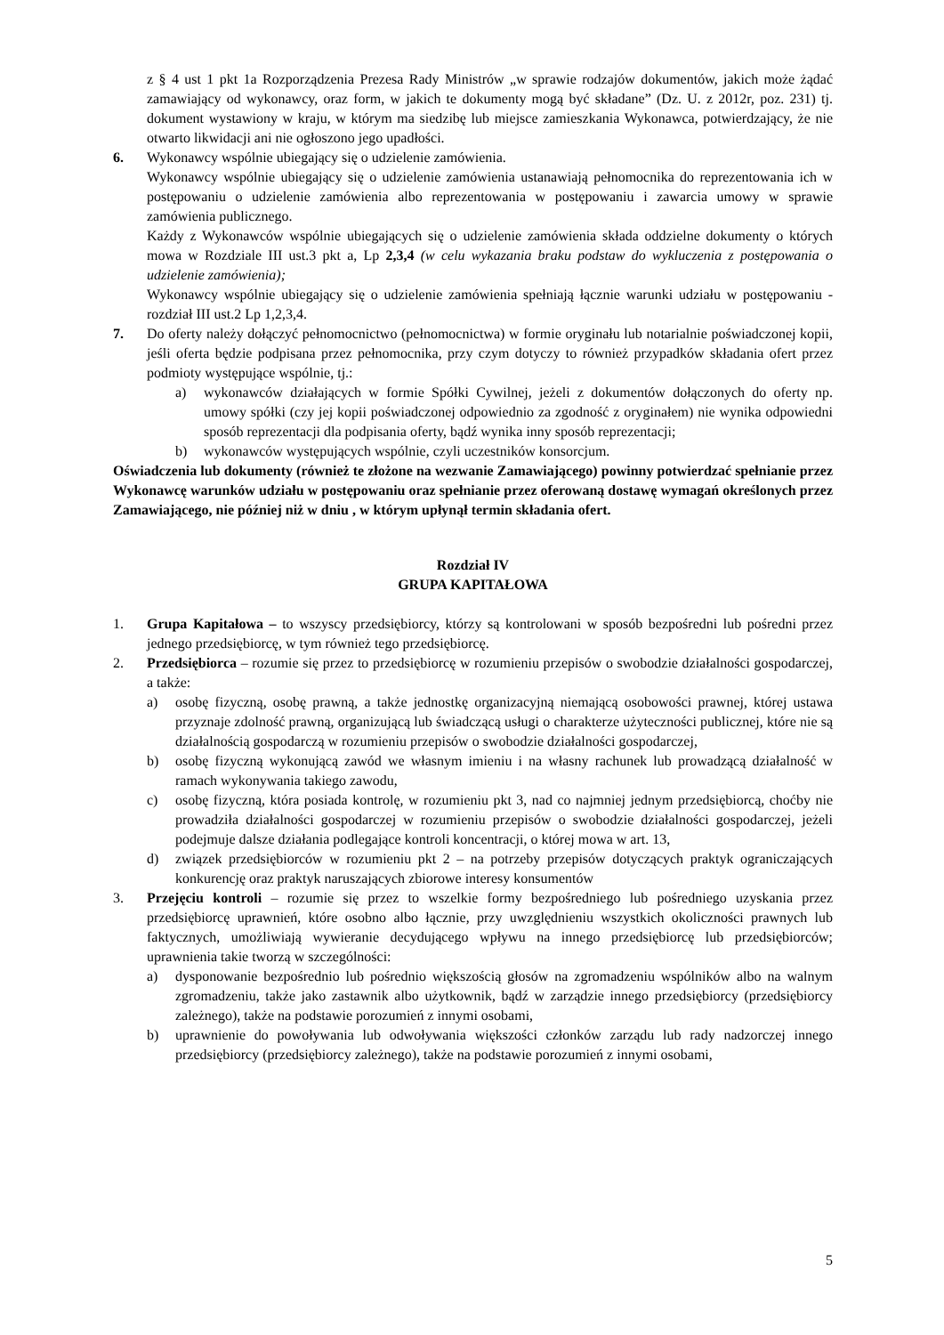z § 4 ust 1 pkt 1a Rozporządzenia Prezesa Rady Ministrów „w sprawie rodzajów dokumentów, jakich może żądać zamawiający od wykonawcy, oraz form, w jakich te dokumenty mogą być składane” (Dz. U. z 2012r, poz. 231) tj. dokument wystawiony w kraju, w którym ma siedzibę lub miejsce zamieszkania Wykonawca, potwierdzający, że nie otwarto likwidacji ani nie ogłoszono jego upadłości.
6. Wykonawcy wspólnie ubiegający się o udzielenie zamówienia.
Wykonawcy wspólnie ubiegający się o udzielenie zamówienia ustanawiają pełnomocnika do reprezentowania ich w postępowaniu o udzielenie zamówienia albo reprezentowania w postępowaniu i zawarcia umowy w sprawie zamówienia publicznego.
Każdy z Wykonawców wspólnie ubiegających się o udzielenie zamówienia składa oddzielne dokumenty o których mowa w Rozdziale III ust.3 pkt a, Lp 2,3,4 (w celu wykazania braku podstaw do wykluczenia z postępowania o udzielenie zamówienia);
Wykonawcy wspólnie ubiegający się o udzielenie zamówienia spełniają łącznie warunki udziału w postępowaniu - rozdział III ust.2 Lp 1,2,3,4.
7. Do oferty należy dołączyć pełnomocnictwo (pełnomocnictwa) w formie oryginału lub notarialnie poświadczonej kopii, jeśli oferta będzie podpisana przez pełnomocnika, przy czym dotyczy to również przypadków składania ofert przez podmioty występujące wspólnie, tj.:
a) wykonawców działających w formie Spółki Cywilnej, jeżeli z dokumentów dołączonych do oferty np. umowy spółki (czy jej kopii poświadczonej odpowiednio za zgodność z oryginałem) nie wynika odpowiedni sposób reprezentacji dla podpisania oferty, bądź wynika inny sposób reprezentacji;
b) wykonawców występujących wspólnie, czyli uczestników konsorcjum.
Oświadczenia lub dokumenty (również te złożone na wezwanie Zamawiającego) powinny potwierdzać spełnianie przez Wykonawcę warunków udziału w postępowaniu oraz spełnianie przez oferowaną dostawę wymagań określonych przez Zamawiającego, nie później niż w dniu , w którym upłynął termin składania ofert.
Rozdział IV
GRUPA KAPITAŁOWA
1. Grupa Kapitałowa – to wszyscy przedsiębiorcy, którzy są kontrolowani w sposób bezpośredni lub pośredni przez jednego przedsiębiorcę, w tym również tego przedsiębiorcę.
2. Przedsiębiorca – rozumie się przez to przedsiębiorcę w rozumieniu przepisów o swobodzie działalności gospodarczej, a także:
a) osobę fizyczną, osobę prawną, a także jednostkę organizacyjną niemającą osobowości prawnej, której ustawa przyznaje zdolność prawną, organizującą lub świadczącą usługi o charakterze użyteczności publicznej, które nie są działalnością gospodarczą w rozumieniu przepisów o swobodzie działalności gospodarczej,
b) osobę fizyczną wykonującą zawód we własnym imieniu i na własny rachunek lub prowadzącą działalność w ramach wykonywania takiego zawodu,
c) osobę fizyczną, która posiada kontrolę, w rozumieniu pkt 3, nad co najmniej jednym przedsiębiorcą, choćby nie prowadziła działalności gospodarczej w rozumieniu przepisów o swobodzie działalności gospodarczej, jeżeli podejmuje dalsze działania podlegające kontroli koncentracji, o której mowa w art. 13,
d) związek przedsiębiorców w rozumieniu pkt 2 – na potrzeby przepisów dotyczących praktyk ograniczających konkurencję oraz praktyk naruszających zbiorowe interesy konsumentów
3. Przejęciu kontroli – rozumie się przez to wszelkie formy bezpośredniego lub pośredniego uzyskania przez przedsiębiorcę uprawnień, które osobno albo łącznie, przy uwzględnieniu wszystkich okoliczności prawnych lub faktycznych, umożliwiają wywieranie decydującego wpływu na innego przedsiębiorcę lub przedsiębiorców; uprawnienia takie tworzą w szczególności:
a) dysponowanie bezpośrednio lub pośrednio większością głosów na zgromadzeniu wspólników albo na walnym zgromadzeniu, także jako zastawnik albo użytkownik, bądź w zarządzie innego przedsiębiorcy (przedsiębiorcy zależnego), także na podstawie porozumień z innymi osobami,
b) uprawnienie do powoływania lub odwoływania większości członków zarządu lub rady nadzorczej innego przedsiębiorcy (przedsiębiorcy zależnego), także na podstawie porozumień z innymi osobami,
5